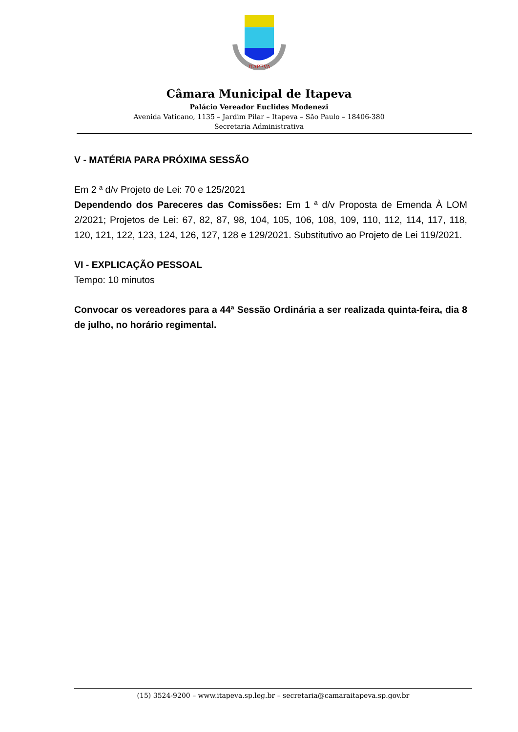ITAPEVA
Câmara Municipal de Itapeva
Palácio Vereador Euclides Modenezi
Avenida Vaticano, 1135 – Jardim Pilar – Itapeva – São Paulo – 18406-380
Secretaria Administrativa
V - MATÉRIA PARA PRÓXIMA SESSÃO
Em 2 ª d/v Projeto de Lei: 70 e 125/2021
Dependendo dos Pareceres das Comissões: Em 1 ª d/v Proposta de Emenda À LOM 2/2021; Projetos de Lei: 67, 82, 87, 98, 104, 105, 106, 108, 109, 110, 112, 114, 117, 118, 120, 121, 122, 123, 124, 126, 127, 128 e 129/2021. Substitutivo ao Projeto de Lei 119/2021.
VI - EXPLICAÇÃO PESSOAL
Tempo: 10 minutos
Convocar os vereadores para a 44ª Sessão Ordinária a ser realizada quinta-feira, dia 8 de julho, no horário regimental.
(15) 3524-9200 – www.itapeva.sp.leg.br – secretaria@camaraitapeva.sp.gov.br